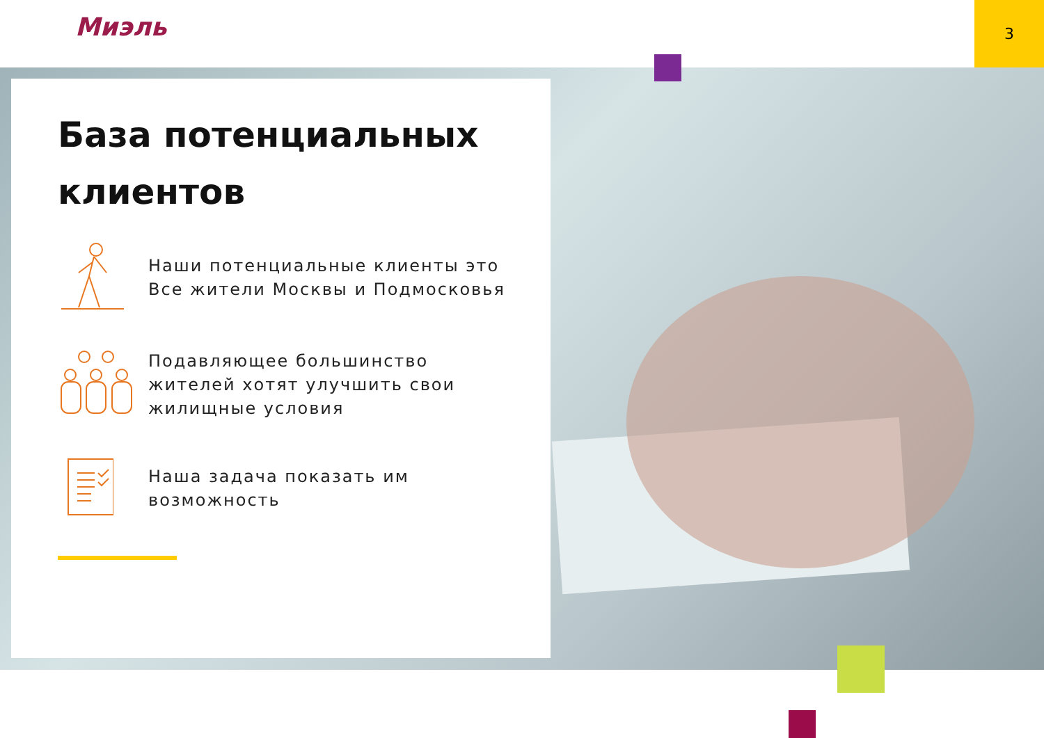Миэль
3
База потенциальных клиентов
Наши потенциальные клиенты это Все жители Москвы и Подмосковья
Подавляющее большинство жителей хотят улучшить свои жилищные условия
Наша задача показать им возможность